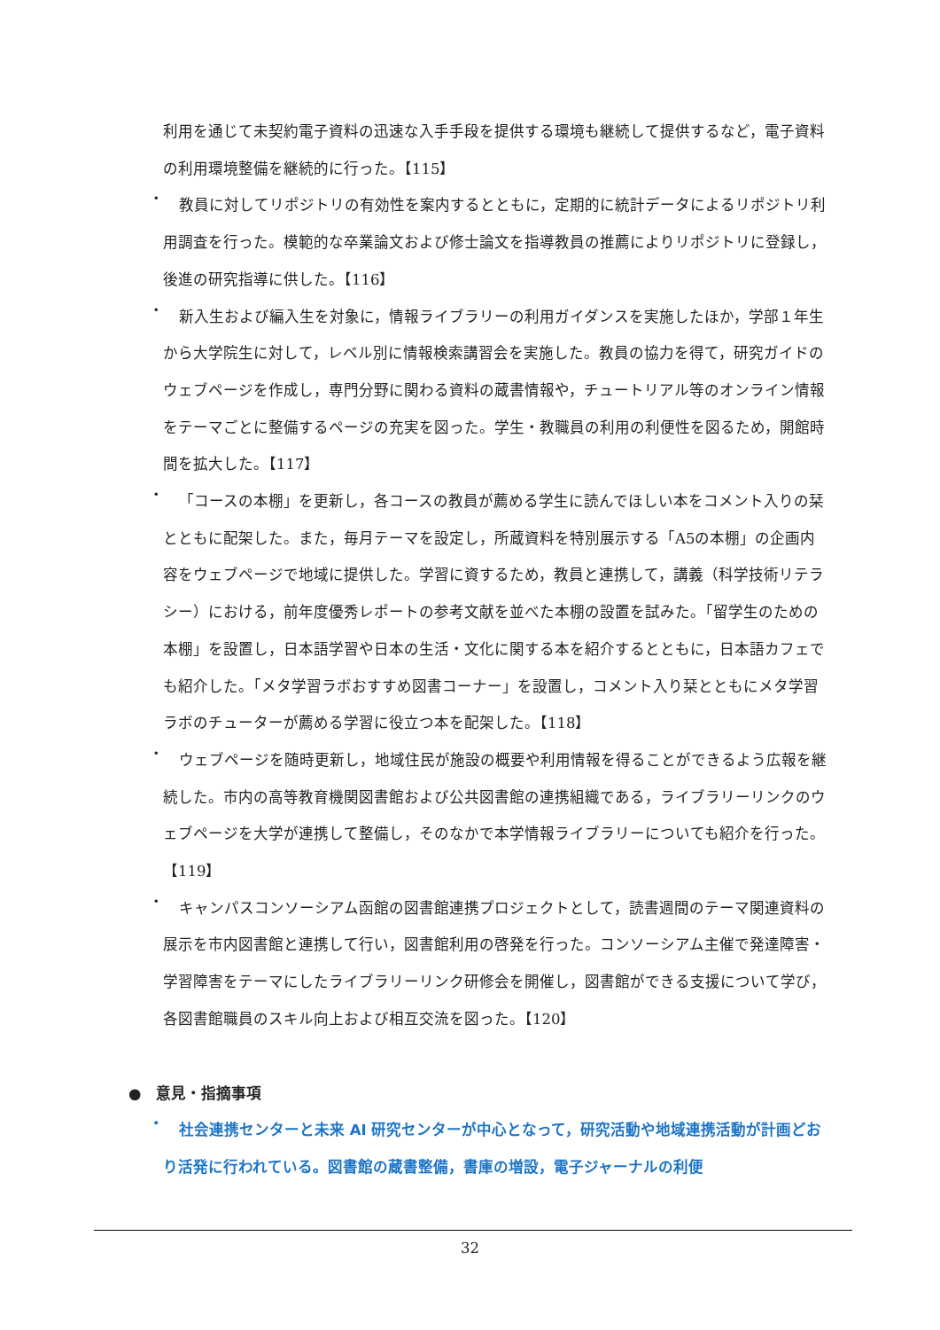利用を通じて未契約電子資料の迅速な入手手段を提供する環境も継続して提供するなど，電子資料の利用環境整備を継続的に行った。【115】
・
教員に対してリポジトリの有効性を案内するとともに，定期的に統計データによるリポジトリ利用調査を行った。模範的な卒業論文および修士論文を指導教員の推薦によりリポジトリに登録し，後進の研究指導に供した。【116】
・
新入生および編入生を対象に，情報ライブラリーの利用ガイダンスを実施したほか，学部１年生から大学院生に対して，レベル別に情報検索講習会を実施した。教員の協力を得て，研究ガイドのウェブページを作成し，専門分野に関わる資料の蔵書情報や，チュートリアル等のオンライン情報をテーマごとに整備するページの充実を図った。学生・教職員の利用の利便性を図るため，開館時間を拡大した。【117】
・
「コースの本棚」を更新し，各コースの教員が薦める学生に読んでほしい本をコメント入りの栞とともに配架した。また，毎月テーマを設定し，所蔵資料を特別展示する「A5の本棚」の企画内容をウェブページで地域に提供した。学習に資するため，教員と連携して，講義（科学技術リテラシー）における，前年度優秀レポートの参考文献を並べた本棚の設置を試みた。「留学生のための本棚」を設置し，日本語学習や日本の生活・文化に関する本を紹介するとともに，日本語カフェでも紹介した。「メタ学習ラボおすすめ図書コーナー」を設置し，コメント入り栞とともにメタ学習ラボのチューターが薦める学習に役立つ本を配架した。【118】
・
ウェブページを随時更新し，地域住民が施設の概要や利用情報を得ることができるよう広報を継続した。市内の高等教育機関図書館および公共図書館の連携組織である，ライブラリーリンクのウェブページを大学が連携して整備し，そのなかで本学情報ライブラリーについても紹介を行った。【119】
・
キャンパスコンソーシアム函館の図書館連携プロジェクトとして，読書週間のテーマ関連資料の展示を市内図書館と連携して行い，図書館利用の啓発を行った。コンソーシアム主催で発達障害・学習障害をテーマにしたライブラリーリンク研修会を開催し，図書館ができる支援について学び，各図書館職員のスキル向上および相互交流を図った。【120】
●　意見・指摘事項
・
社会連携センターと未来 AI 研究センターが中心となって，研究活動や地域連携活動が計画どおり活発に行われている。図書館の蔵書整備，書庫の増設，電子ジャーナルの利便
32